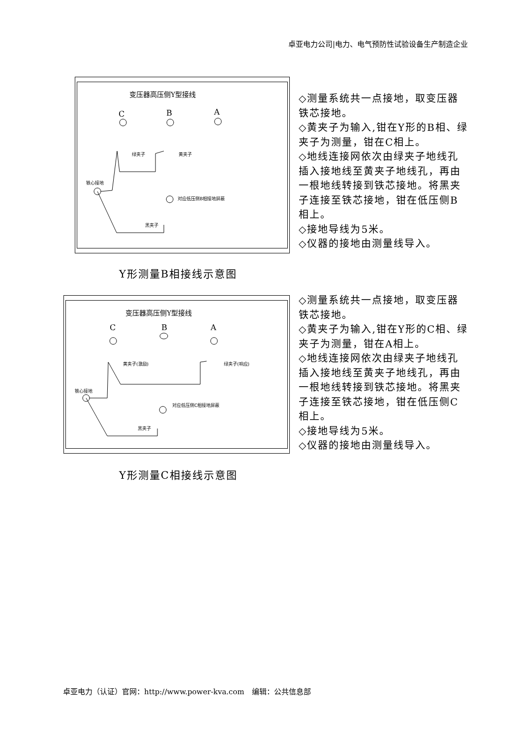卓亚电力公司|电力、电气预防性试验设备生产制造企业
变压器高压侧Y型接线
C
B
A
铁心接地
绿夹子
黄夹子
对应低压侧B相接地屏蔽
黑夹子
◇测量系统共一点接地，取变压器铁芯接地。
◇黄夹子为输入,钳在Y形的B相、绿夹子为测量，钳在C相上。
◇地线连接网依次由绿夹子地线孔插入接地线至黄夹子地线孔，再由一根地线转接到铁芯接地。将黑夹子连接至铁芯接地，钳在低压侧B相上。
◇接地导线为5米。
◇仪器的接地由测量线导入。
Y形测量B相接线示意图
变压器高压侧Y型接线
C
B
A
铁心接地
黄夹子(激励)
绿夹子(响应)
对应低压侧C相接地屏蔽
黑夹子
◇测量系统共一点接地，取变压器铁芯接地。
◇黄夹子为输入,钳在Y形的C相、绿夹子为测量，钳在A相上。
◇地线连接网依次由绿夹子地线孔插入接地线至黄夹子地线孔，再由一根地线转接到铁芯接地。将黑夹子连接至铁芯接地，钳在低压侧C相上。
◇接地导线为5米。
◇仪器的接地由测量线导入。
Y形测量C相接线示意图
卓亚电力（认证）官网：http://www.power-kva.com　编辑：公共信息部